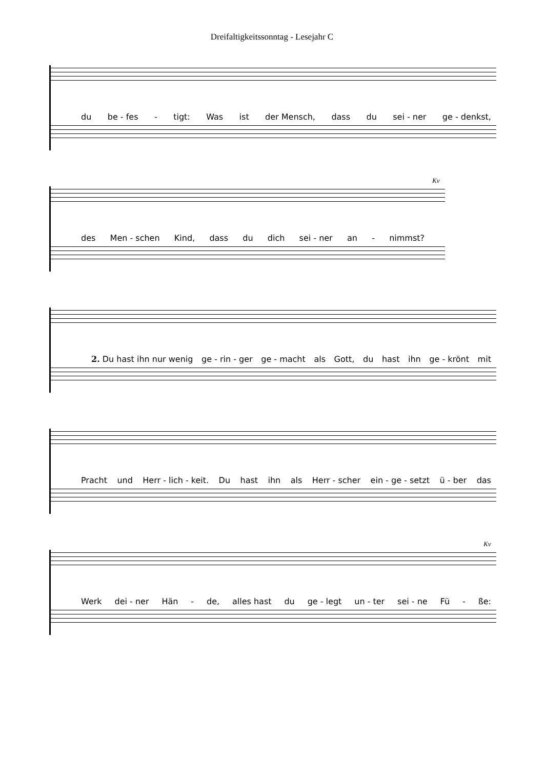Dreifaltigkeitssonntag - Lesejahr C
du be - fes - tigt: Was ist der Mensch, dass du sei - ner ge - denkst,
Kv
des Men - schen Kind, dass du dich sei - ner an - nimmst?
2. Du hast ihn nur wenig ge - rin - ger ge - macht als Gott, du hast ihn ge - krönt mit
Pracht und Herr - lich - keit. Du hast ihn als Herr - scher ein - ge - setzt ü - ber das
Kv
Werk dei - ner Hän - de, alles hast du ge - legt un - ter sei - ne Fü - ße: